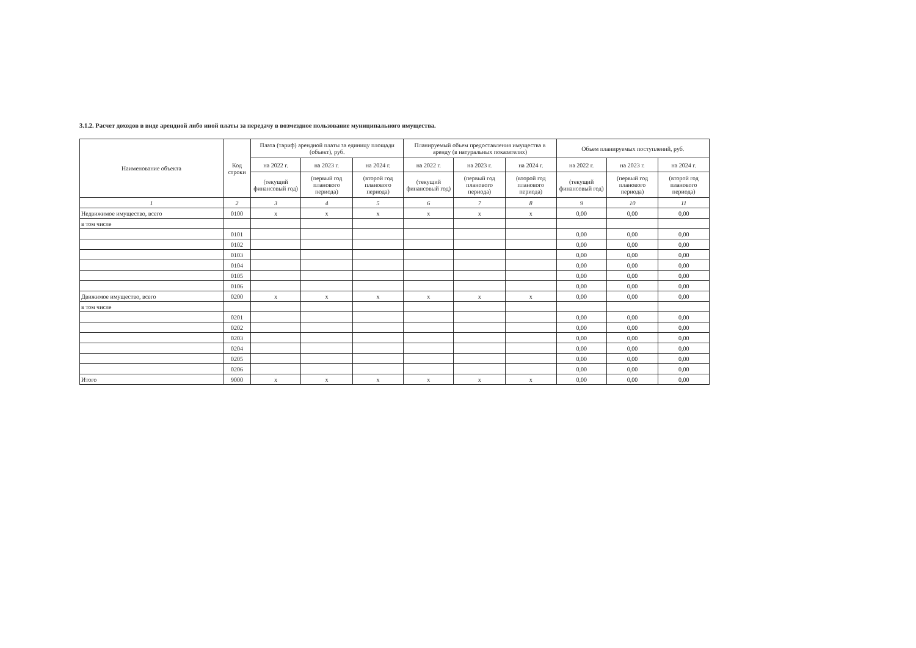3.1.2. Расчет доходов в виде арендной либо иной платы за передачу в возмездное пользование муниципального имущества.
| Наименование объекта | Код строки | Плата (тариф) арендной платы за единицу площади (объект), руб. | | | Планируемый объем предоставления имущества в аренду (в натуральных показателях) | | | Объем планируемых поступлений, руб. | | |
| --- | --- | --- | --- | --- | --- | --- | --- | --- | --- | --- |
| | | на 2022 г. | на 2023 г. | на 2024 г. | на 2022 г. | на 2023 г. | на 2024 г. | на 2022 г. | на 2023 г. | на 2024 г. |
| | | (текущий финансовый год) | (первый год планового периода) | (второй год планового периода) | (текущий финансовый год) | (первый год планового периода) | (второй год планового периода) | (текущий финансовый год) | (первый год планового периода) | (второй год планового периода) |
| 1 | 2 | 3 | 4 | 5 | 6 | 7 | 8 | 9 | 10 | 11 |
| Недвижимое имущество, всего | 0100 | x | x | x | x | x | x | 0,00 | 0,00 | 0,00 |
| в том числе | | | | | | | | | | |
| | 0101 | | | | | | | 0,00 | 0,00 | 0,00 |
| | 0102 | | | | | | | 0,00 | 0,00 | 0,00 |
| | 0103 | | | | | | | 0,00 | 0,00 | 0,00 |
| | 0104 | | | | | | | 0,00 | 0,00 | 0,00 |
| | 0105 | | | | | | | 0,00 | 0,00 | 0,00 |
| | 0106 | | | | | | | 0,00 | 0,00 | 0,00 |
| Движимое имущество, всего | 0200 | x | x | x | x | x | x | 0,00 | 0,00 | 0,00 |
| в том числе | | | | | | | | | | |
| | 0201 | | | | | | | 0,00 | 0,00 | 0,00 |
| | 0202 | | | | | | | 0,00 | 0,00 | 0,00 |
| | 0203 | | | | | | | 0,00 | 0,00 | 0,00 |
| | 0204 | | | | | | | 0,00 | 0,00 | 0,00 |
| | 0205 | | | | | | | 0,00 | 0,00 | 0,00 |
| | 0206 | | | | | | | 0,00 | 0,00 | 0,00 |
| Итого | 9000 | x | x | x | x | x | x | 0,00 | 0,00 | 0,00 |